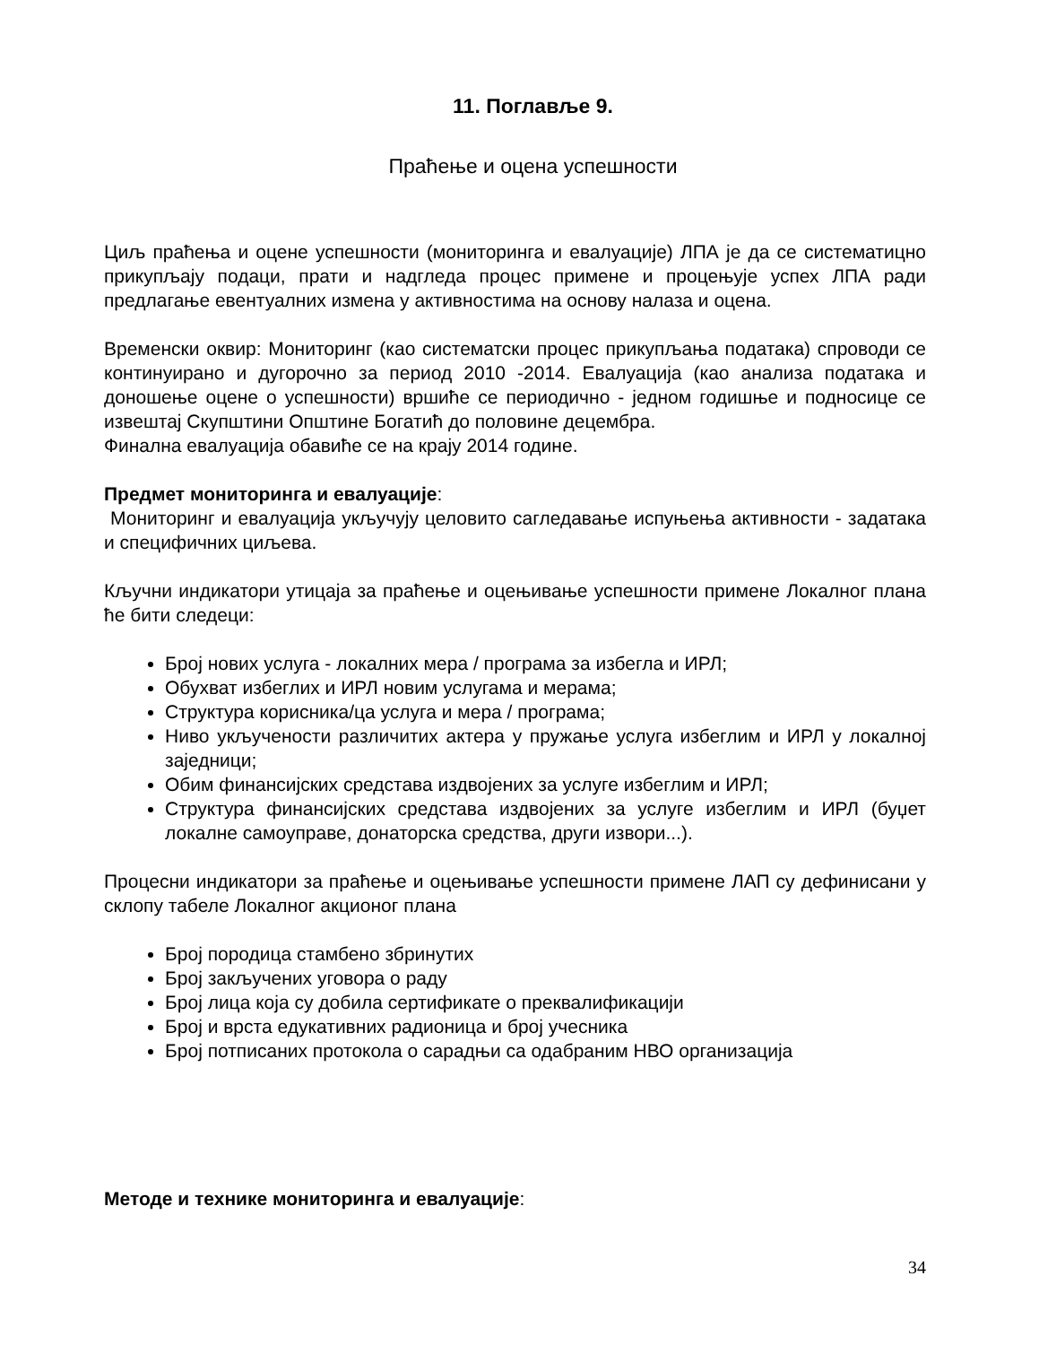11. Поглавље 9.
Праћење и оцена успешности
Циљ праћења и оцене успешности (мониторинга и евалуације) ЛПА је да се систематицно прикупљају подаци, прати и надгледа процес примене и процењује успех ЛПА ради предлагање евентуалних измена у активностима на основу налаза и оцена.
Временски оквир: Мониторинг (као систематски процес прикупљања података) спроводи се континуирано и дугорочно за период 2010 -2014. Евалуација (као анализа података и доношење оцене о успешности) вршиће се периодично - једном годишње и подносице се извештај Скупштини Општине Богатић до половине децембра.
Финална евалуација обавиће се на крају 2014 године.
Предмет мониторинга и евалуације:
Мониторинг и евалуација укључују целовито сагледавање испуњења активности - задатака и специфичних циљева.
Кључни индикатори утицаја за праћење и оцењивање успешности примене Локалног плана ће бити следеци:
Број нових услуга - локалних мера / програма за избегла и ИРЛ;
Обухват избеглих и ИРЛ новим услугама и мерама;
Структура корисника/ца услуга и мера / програма;
Ниво укључености различитих актера у пружање услуга избеглим и ИРЛ у локалној заједници;
Обим финансијских средстава издвојених за услуге избеглим и ИРЛ;
Структура финансијских средстава издвојених за услуге избеглим и ИРЛ (буџет локалне самоуправе, донаторска средства, други извори...).
Процесни индикатори за праћење и оцењивање успешности примене ЛАП су дефинисани у склопу табеле Локалног акционог плана
Број породица стамбено збринутих
Број закључених уговора о раду
Број лица која су добила сертификате о преквалификацији
Број и врста едукативних радионица и број учесника
Број потписаних протокола о сарадњи са одабраним НВО организација
Методе и технике мониторинга и евалуације:
34